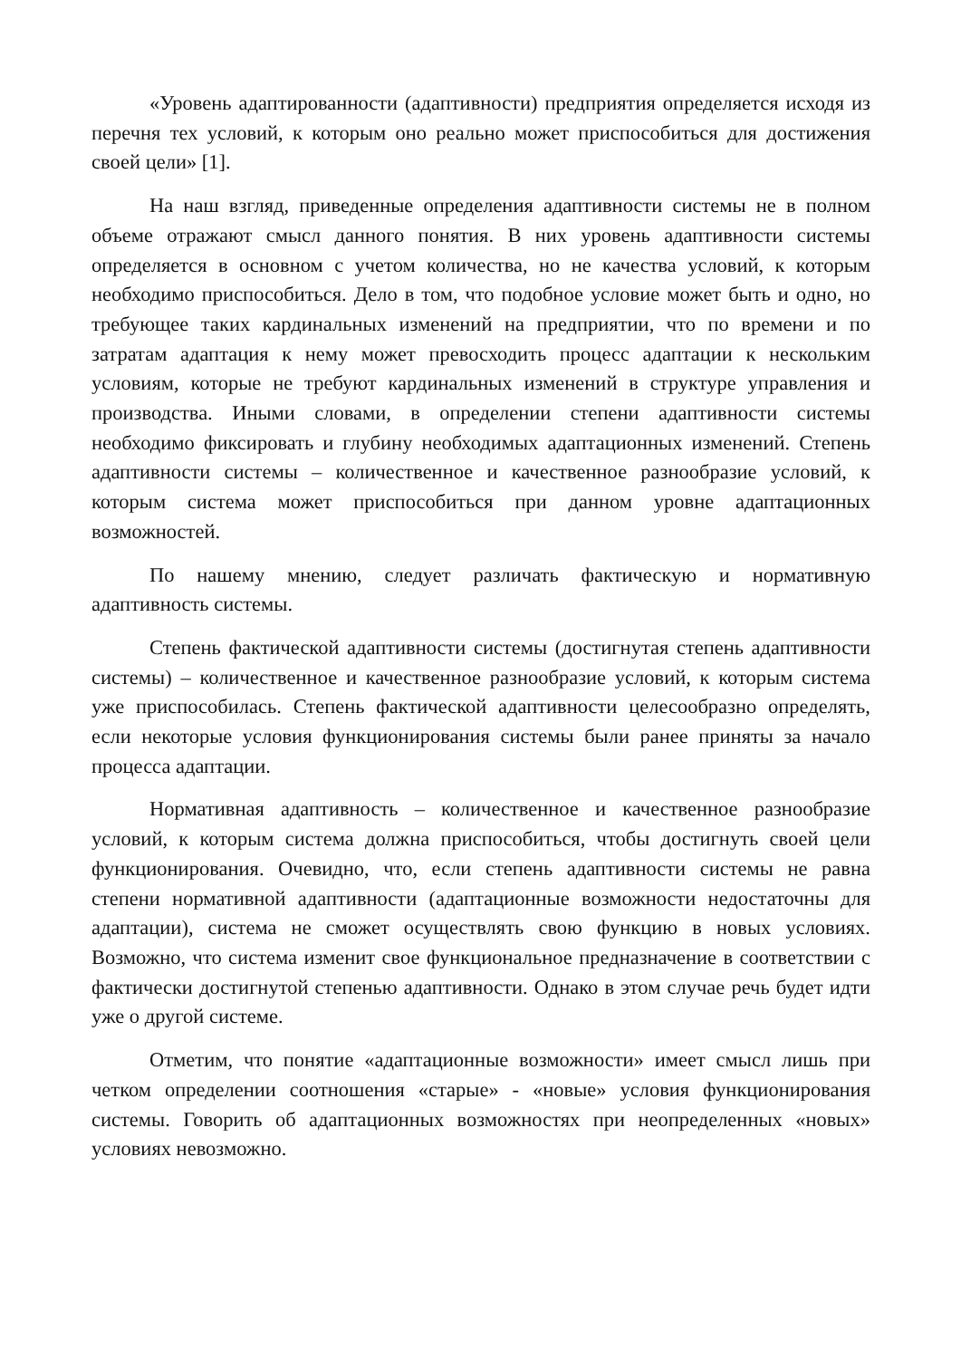«Уровень адаптированности (адаптивности) предприятия определяется исходя из перечня тех условий, к которым оно реально может приспособиться для достижения своей цели» [1].
На наш взгляд, приведенные определения адаптивности системы не в полном объеме отражают смысл данного понятия. В них уровень адаптивности системы определяется в основном с учетом количества, но не качества условий, к которым необходимо приспособиться. Дело в том, что подобное условие может быть и одно, но требующее таких кардинальных изменений на предприятии, что по времени и по затратам адаптация к нему может превосходить процесс адаптации к нескольким условиям, которые не требуют кардинальных изменений в структуре управления и производства. Иными словами, в определении степени адаптивности системы необходимо фиксировать и глубину необходимых адаптационных изменений. Степень адаптивности системы – количественное и качественное разнообразие условий, к которым система может приспособиться при данном уровне адаптационных возможностей.
По нашему мнению, следует различать фактическую и нормативную адаптивность системы.
Степень фактической адаптивности системы (достигнутая степень адаптивности системы) – количественное и качественное разнообразие условий, к которым система уже приспособилась. Степень фактической адаптивности целесообразно определять, если некоторые условия функционирования системы были ранее приняты за начало процесса адаптации.
Нормативная адаптивность – количественное и качественное разнообразие условий, к которым система должна приспособиться, чтобы достигнуть своей цели функционирования. Очевидно, что, если степень адаптивности системы не равна степени нормативной адаптивности (адаптационные возможности недостаточны для адаптации), система не сможет осуществлять свою функцию в новых условиях. Возможно, что система изменит свое функциональное предназначение в соответствии с фактически достигнутой степенью адаптивности. Однако в этом случае речь будет идти уже о другой системе.
Отметим, что понятие «адаптационные возможности» имеет смысл лишь при четком определении соотношения «старые» - «новые» условия функционирования системы. Говорить об адаптационных возможностях при неопределенных «новых» условиях невозможно.